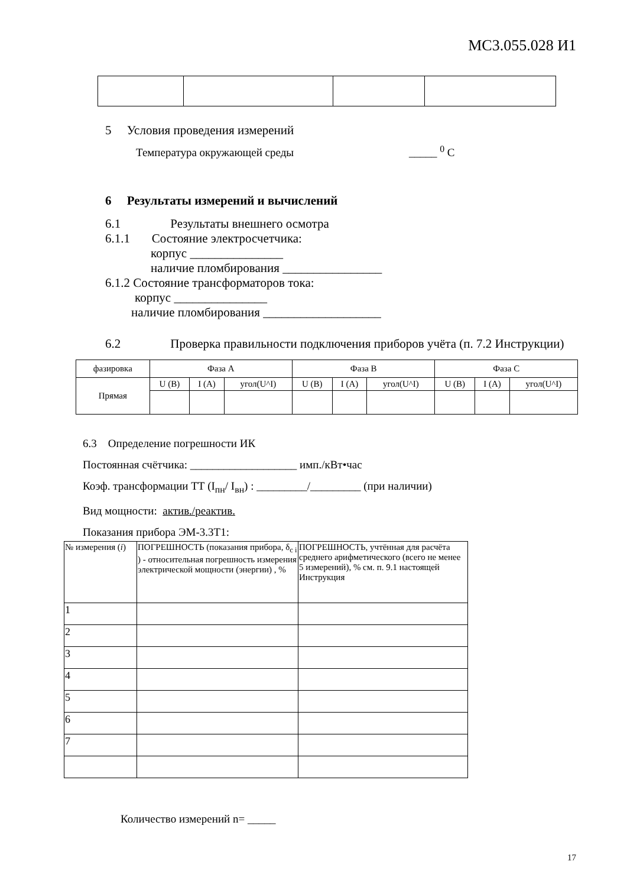МС3.055.028 И1
5 Условия проведения измерений
Температура окружающей среды _____ <sup>0</sup> С
6 Результаты измерений и вычислений
6.1 Результаты внешнего осмотра
6.1.1 Состояние электросчетчика:
корпус _______________
наличие пломбирования ________________
6.1.2 Состояние трансформаторов тока:
корпус _______________
наличие пломбирования ___________________
6.2 Проверка правильности подключения приборов учёта (п. 7.2 Инструкции)
| фазировка | Фаза А | | | Фаза В | | | Фаза С | | |
| Прямая | U (В) | I (А) | угол(U^I) | U (В) | I (А) | угол(U^I) | U (В) | I (А) | угол(U^I) |
6.3 Определение погрешности ИК
Постоянная счётчика: ___________________ имп./кВт•час
Коэф. трансформации ТТ (I<sub>пн</sub>/ I<sub>вн</sub>) : _________/_________ (при наличии)
Вид мощности: актив./реактив.
Показания прибора ЭМ-3.3Т1:
| № измерения ( i ) | ПОГРЕШНОСТЬ (показания прибора, δ<sub>c i</sub> ) - относительная погрешность измерения электрической мощности (энергии) , % | ПОГРЕШНОСТЬ, учтённая для расчёта среднего арифметического (всего не менее 5 измерений), % см. п. 9.1 настоящей Инструкция |
| 1 | | |
| 2 | | |
| 3 | | |
| 4 | | |
| 5 | | |
| 6 | | |
| 7 | | |
Количество измерений n= _____
17